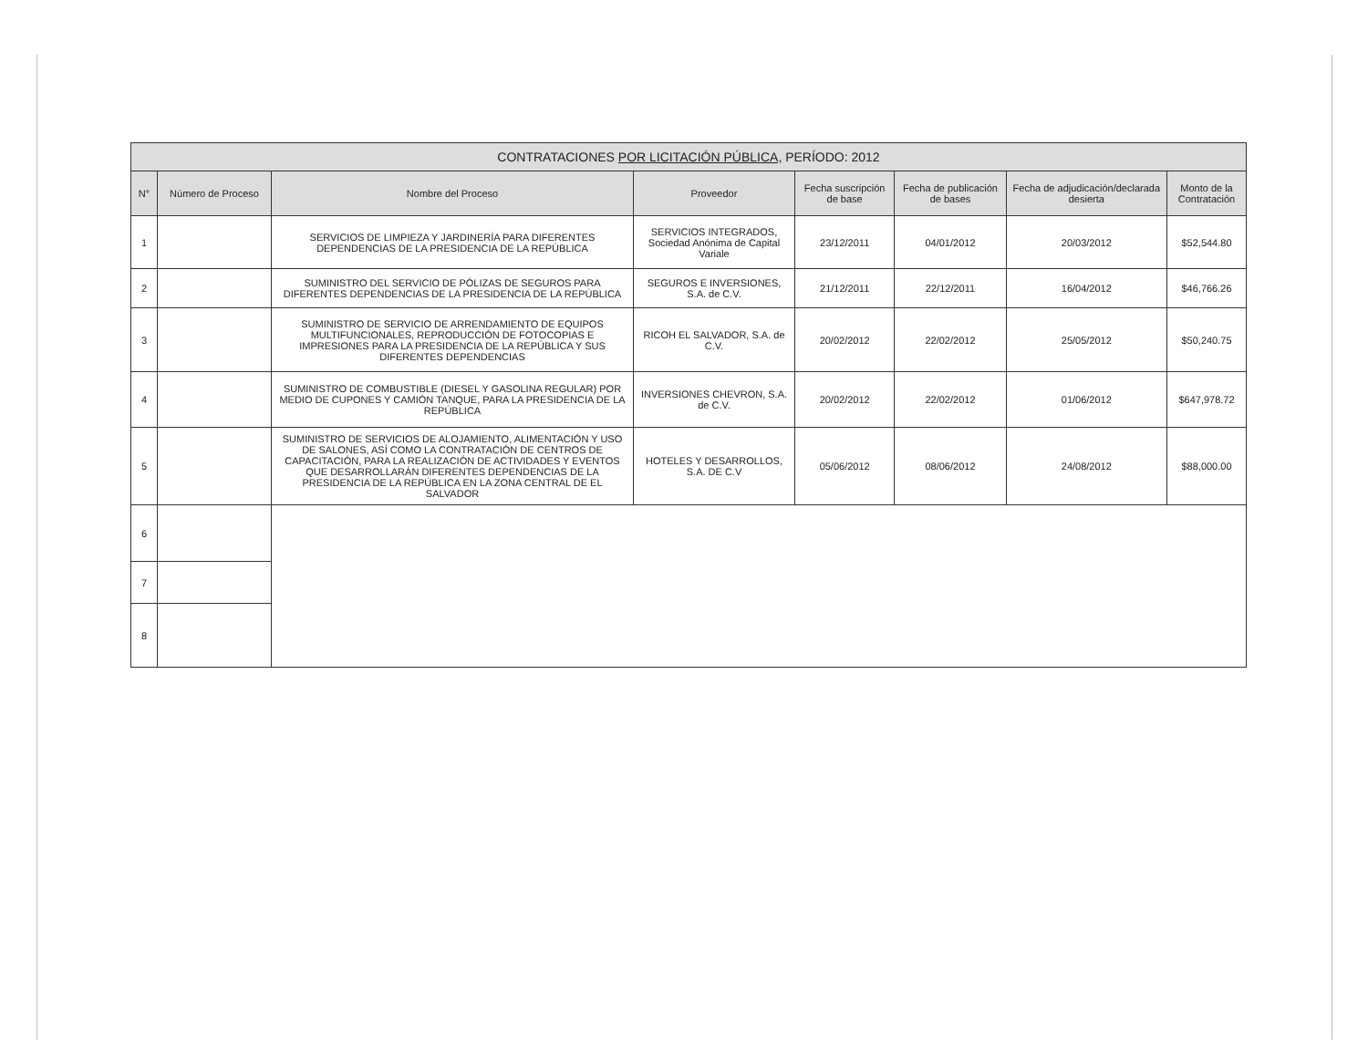| CONTRATACIONES POR LICITACIÓN PÚBLICA, PERÍODO: 2012 | | | | | | | |
| --- | --- | --- | --- | --- | --- | --- | --- |
| N° | Número de Proceso | Nombre del Proceso | Proveedor | Fecha suscripción de base | Fecha de publicación de bases | Fecha de adjudicación/declarada desierta | Monto de la Contratación |
| 1 | | SERVICIOS DE LIMPIEZA Y JARDINERÍA PARA DIFERENTES DEPENDENCIAS DE LA PRESIDENCIA DE LA REPÚBLICA | SERVICIOS INTEGRADOS, Sociedad Anónima de Capital Variale | 23/12/2011 | 04/01/2012 | 20/03/2012 | $52,544.80 |
| 2 | | SUMINISTRO DEL SERVICIO DE PÓLIZAS DE SEGUROS PARA DIFERENTES DEPENDENCIAS DE LA PRESIDENCIA DE LA REPÚBLICA | SEGUROS E INVERSIONES, S.A. de C.V. | 21/12/2011 | 22/12/2011 | 16/04/2012 | $46,766.26 |
| 3 | | SUMINISTRO DE SERVICIO DE ARRENDAMIENTO DE EQUIPOS MULTIFUNCIONALES, REPRODUCCIÓN DE FOTOCOPIAS E IMPRESIONES PARA LA PRESIDENCIA DE LA REPÚBLICA Y SUS DIFERENTES DEPENDENCIAS | RICOH EL SALVADOR, S.A. de C.V. | 20/02/2012 | 22/02/2012 | 25/05/2012 | $50,240.75 |
| 4 | | SUMINISTRO DE COMBUSTIBLE (DIESEL Y GASOLINA REGULAR) POR MEDIO DE CUPONES Y CAMIÓN TANQUE, PARA LA PRESIDENCIA DE LA REPÚBLICA | INVERSIONES CHEVRON, S.A. de C.V. | 20/02/2012 | 22/02/2012 | 01/06/2012 | $647,978.72 |
| 5 | | SUMINISTRO DE SERVICIOS DE ALOJAMIENTO, ALIMENTACIÓN Y USO DE SALONES, ASÍ COMO LA CONTRATACIÓN DE CENTROS DE CAPACITACIÓN, PARA LA REALIZACIÓN DE ACTIVIDADES Y EVENTOS QUE DESARROLLARÁN DIFERENTES DEPENDENCIAS DE LA PRESIDENCIA DE LA REPÚBLICA EN LA ZONA CENTRAL DE EL SALVADOR | HOTELES Y DESARROLLOS, S.A. DE C.V | 05/06/2012 | 08/06/2012 | 24/08/2012 | $88,000.00 |
| 6 | | | | | | | |
| 7 | | | | | | | |
| 8 | | | | | | | |